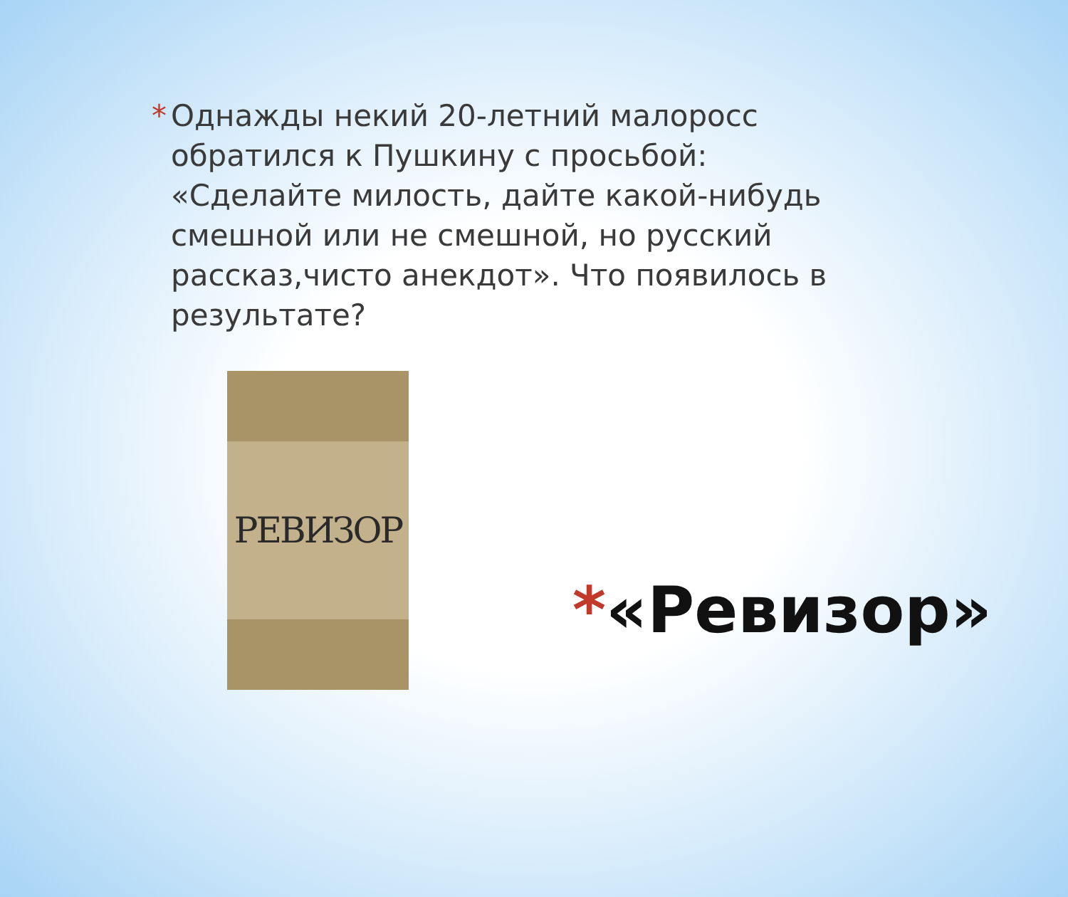* Однажды некий 20-летний малоросс обратился к Пушкину с просьбой: «Сделайте милость, дайте какой-нибудь смешной или не смешной, но русский рассказ,чисто анекдот». Что появилось в результате?
РЕВИЗОР
*«Ревизор»